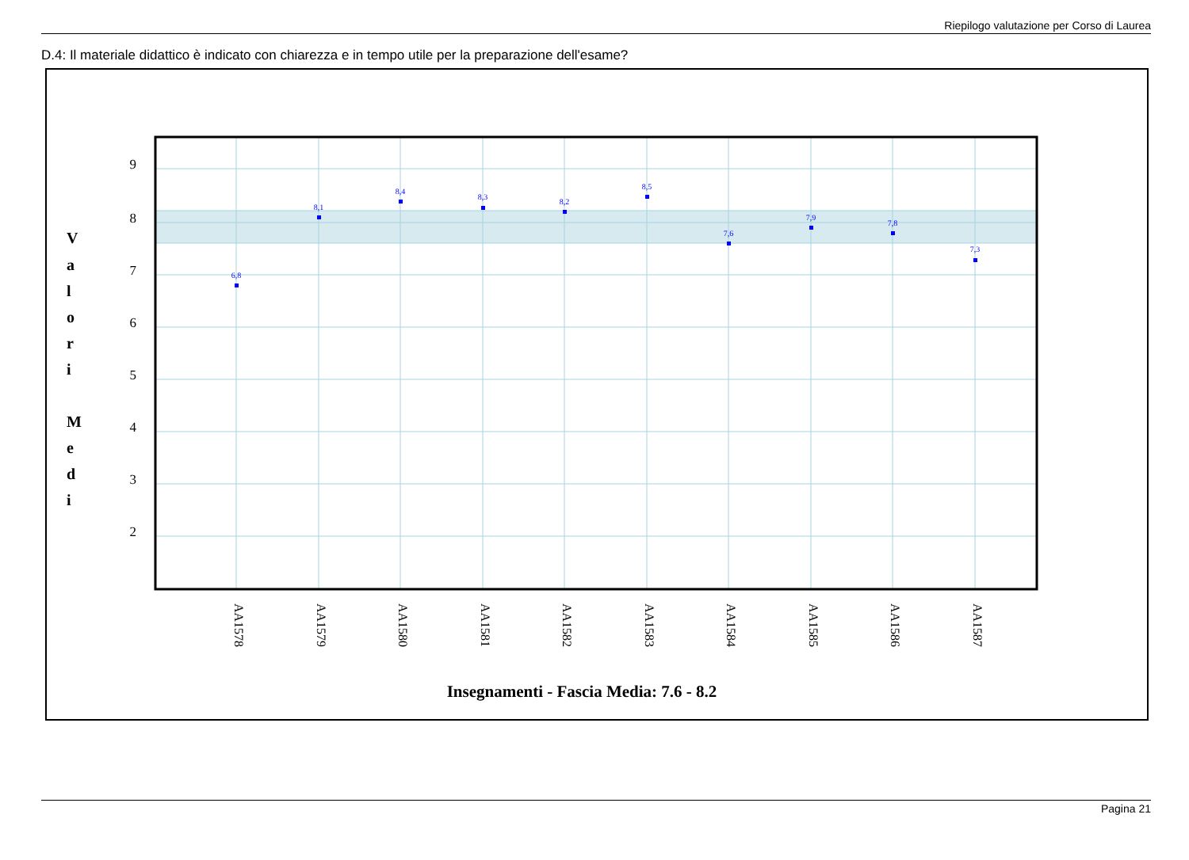Riepilogo valutazione per Corso di Laurea
D.4: Il materiale didattico è indicato con chiarezza e in tempo utile per la preparazione dell'esame?
6,8
8,1
8,4
8,3
8,2
8,5
7,6
7,9
7,8
7,3
9
8
7
6
5
4
3
2
V
a
l
o
r
i
M
e
d
i
AA1578
AA1579
AA1580
AA1581
AA1582
AA1583
AA1584
AA1585
AA1586
AA1587
Insegnamenti - Fascia Media: 7.6 - 8.2
Pagina 21